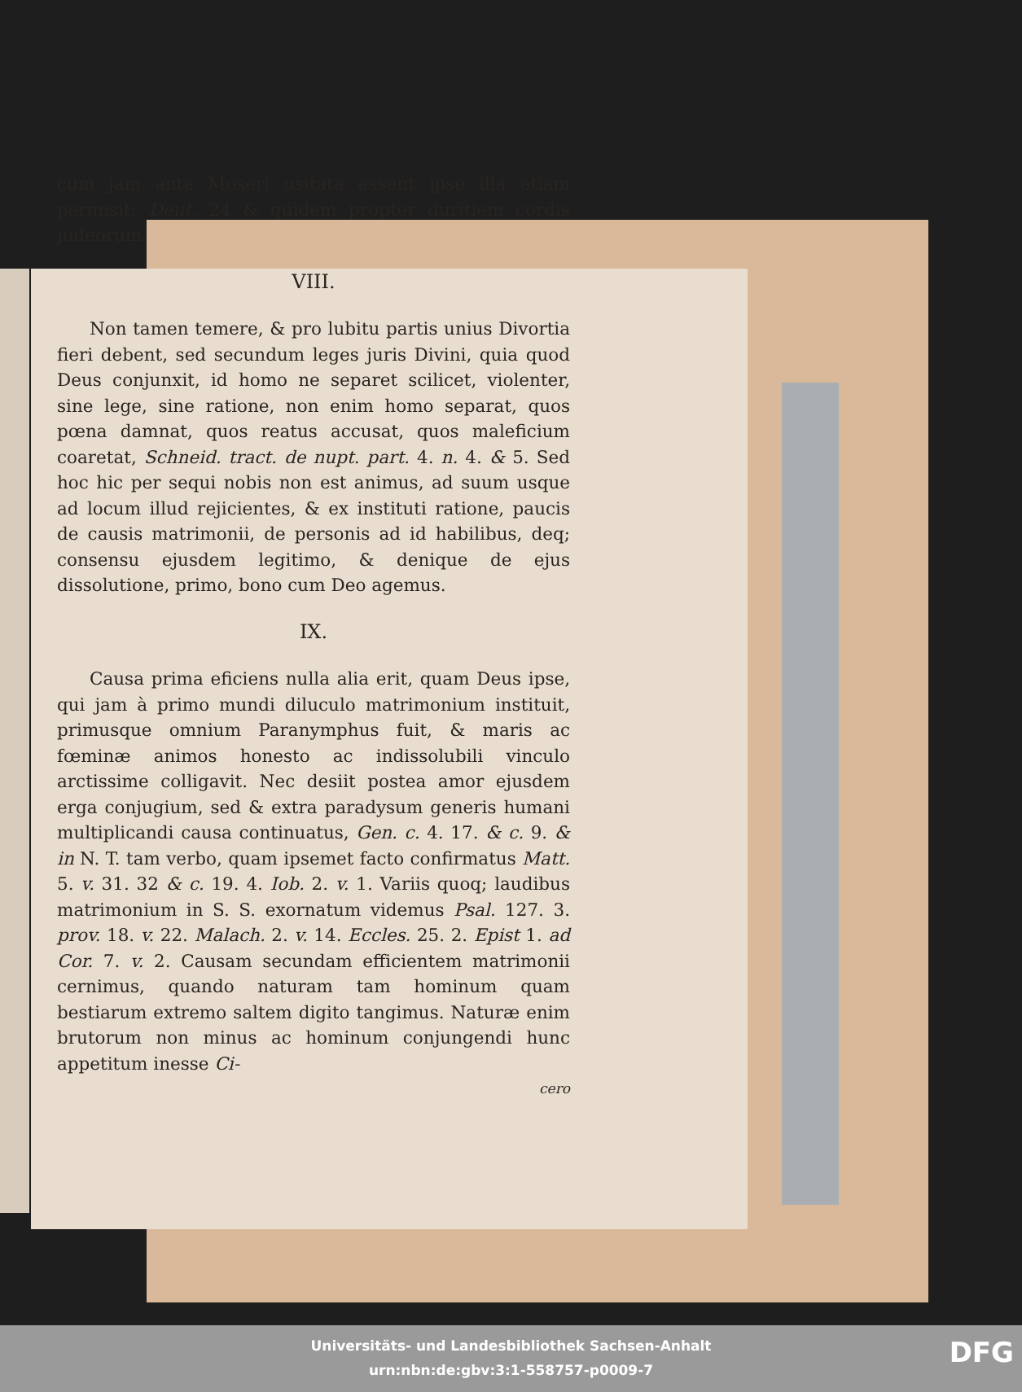cum jam ante Moseri usitata essent ipse illa etiam permisit; Deut. 24 & quidem propter duritiem cordis judeorum.
VIII.
Non tamen temere, & pro lubitu partis unius Divortia fieri debent, sed secundum leges juris Divini, quia quod Deus conjunxit, id homo ne separet scilicet, violenter, sine lege, sine ratione, non enim homo separat, quos pœna damnat, quos reatus accusat, quos maleficium coaretat, Schneid. tract. de nupt. part. 4. n. 4. & 5. Sed hoc hic per sequi nobis non est animus, ad suum usque ad locum illud rejicientes, & ex instituti ratione, paucis de causis matrimonii, de personis ad id habilibus, deq; consensu ejusdem legitimo, & denique de ejus dissolutione, primo, bono cum Deo agemus.
IX.
Causa prima eficiens nulla alia erit, quam Deus ipse, qui jam à primo mundi diluculo matrimonium instituit, primusque omnium Paranymphus fuit, & maris ac fœminæ animos honesto ac indissolubili vinculo arctissime colligavit. Nec desiit postea amor ejusdem erga conjugium, sed & extra paradysum generis humani multiplicandi causa continuatus, Gen. c. 4. 17. & c. 9. & in N. T. tam verbo, quam ipsemet facto confirmatus Matt. 5. v. 31. 32 & c. 19. 4. Iob. 2. v. 1. Variis quoq; laudibus matrimonium in S. S. exornatum videmus Psal. 127. 3. prov. 18. v. 22. Malach. 2. v. 14. Eccles. 25. 2. Epist 1. ad Cor. 7. v. 2. Causam secundam efficientem matrimonii cernimus, quando naturam tam hominum quam bestiarum extremo saltem digito tangimus. Naturæ enim brutorum non minus ac hominum conjungendi hunc appetitum inesse Ci-
cero
Universitäts- und Landesbibliothek Sachsen-Anhalt
urn:nbn:de:gbv:3:1-558757-p0009-7
DFG